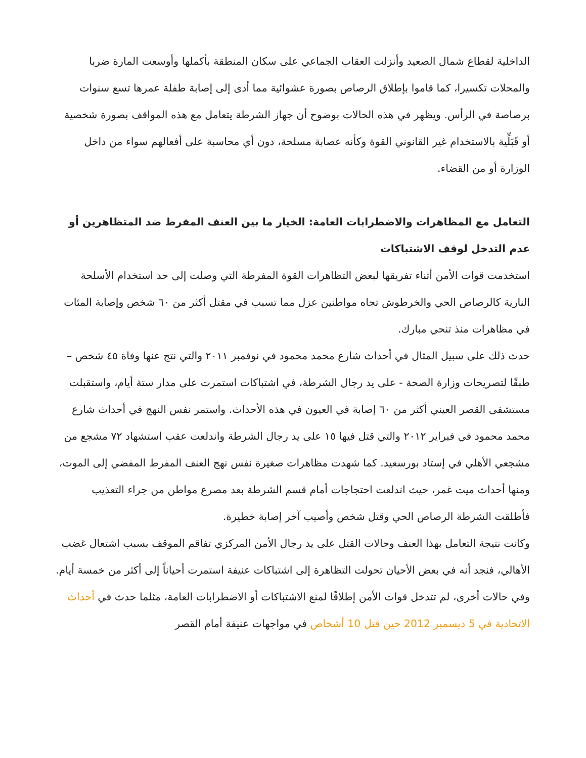الداخلية لقطاع شمال الصعيد وأنزلت العقاب الجماعي على سكان المنطقة بأكملها وأوسعت المارة ضربا والمحلات تكسيرا، كما قاموا بإطلاق الرصاص بصورة عشوائية مما أدى إلى إصابة طفلة عمرها تسع سنوات برصاصة في الرأس. ويظهر في هذه الحالات بوضوح أن جهاز الشرطة يتعامل مع هذه المواقف بصورة شخصية أو قَبَلِّية بالاستخدام غير القانوني القوة وكأنه عصابة مسلحة، دون أي محاسبة على أفعالهم سواء من داخل الوزارة أو من القضاء.
التعامل مع المظاهرات والاضطرابات العامة: الخيار ما بين العنف المفرط ضد المتظاهرين أو عدم التدخل لوقف الاشتباكات
استخدمت قوات الأمن أثناء تفريقها لبعض التظاهرات القوة المفرطة التي وصلت إلى حد استخدام الأسلحة النارية كالرصاص الحي والخرطوش تجاه مواطنين عزل مما تسبب في مقتل أكثر من ٦٠ شخص وإصابة المئات في مظاهرات منذ تنحي مبارك.
حدث ذلك على سبيل المثال في أحداث شارع محمد محمود في نوفمبر ٢٠١١ والتي نتج عنها وفاة ٤٥ شخص – طبقًا لتصريحات وزارة الصحة - على يد رجال الشرطة، في اشتباكات استمرت على مدار ستة أيام، واستقبلت مستشفى القصر العيني أكثر من ٦٠ إصابة في العيون في هذه الأحداث. واستمر نفس النهج في أحداث شارع محمد محمود في فبراير ٢٠١٢ والتي قتل فيها ١٥ على يد رجال الشرطة واندلعت عقب استشهاد ٧٢ مشجع من مشجعي الأهلي في إستاد بورسعيد. كما شهدت مظاهرات صغيرة نفس نهج العنف المفرط المفضي إلى الموت، ومنها أحداث ميت غمر، حيث اندلعت احتجاجات أمام قسم الشرطة بعد مصرع مواطن من جراء التعذيب فأطلقت الشرطة الرصاص الحي وقتل شخص وأصيب آخر إصابة خطيرة.
وكانت نتيجة التعامل بهذا العنف وحالات القتل على يد رجال الأمن المركزي تفاقم الموقف بسبب اشتعال غضب الأهالي، فنجد أنه في بعض الأحيان تحولت التظاهرة إلى اشتباكات عنيفة استمرت أحياناً إلى أكثر من خمسة أيام.
وفي حالات أخرى، لم تتدخل قوات الأمن إطلاقًا لمنع الاشتباكات أو الاضطرابات العامة، مثلما حدث في أحداث الاتحادية في 5 ديسمبر 2012 حين قتل 10 أشخاص في مواجهات عنيفة أمام القصر